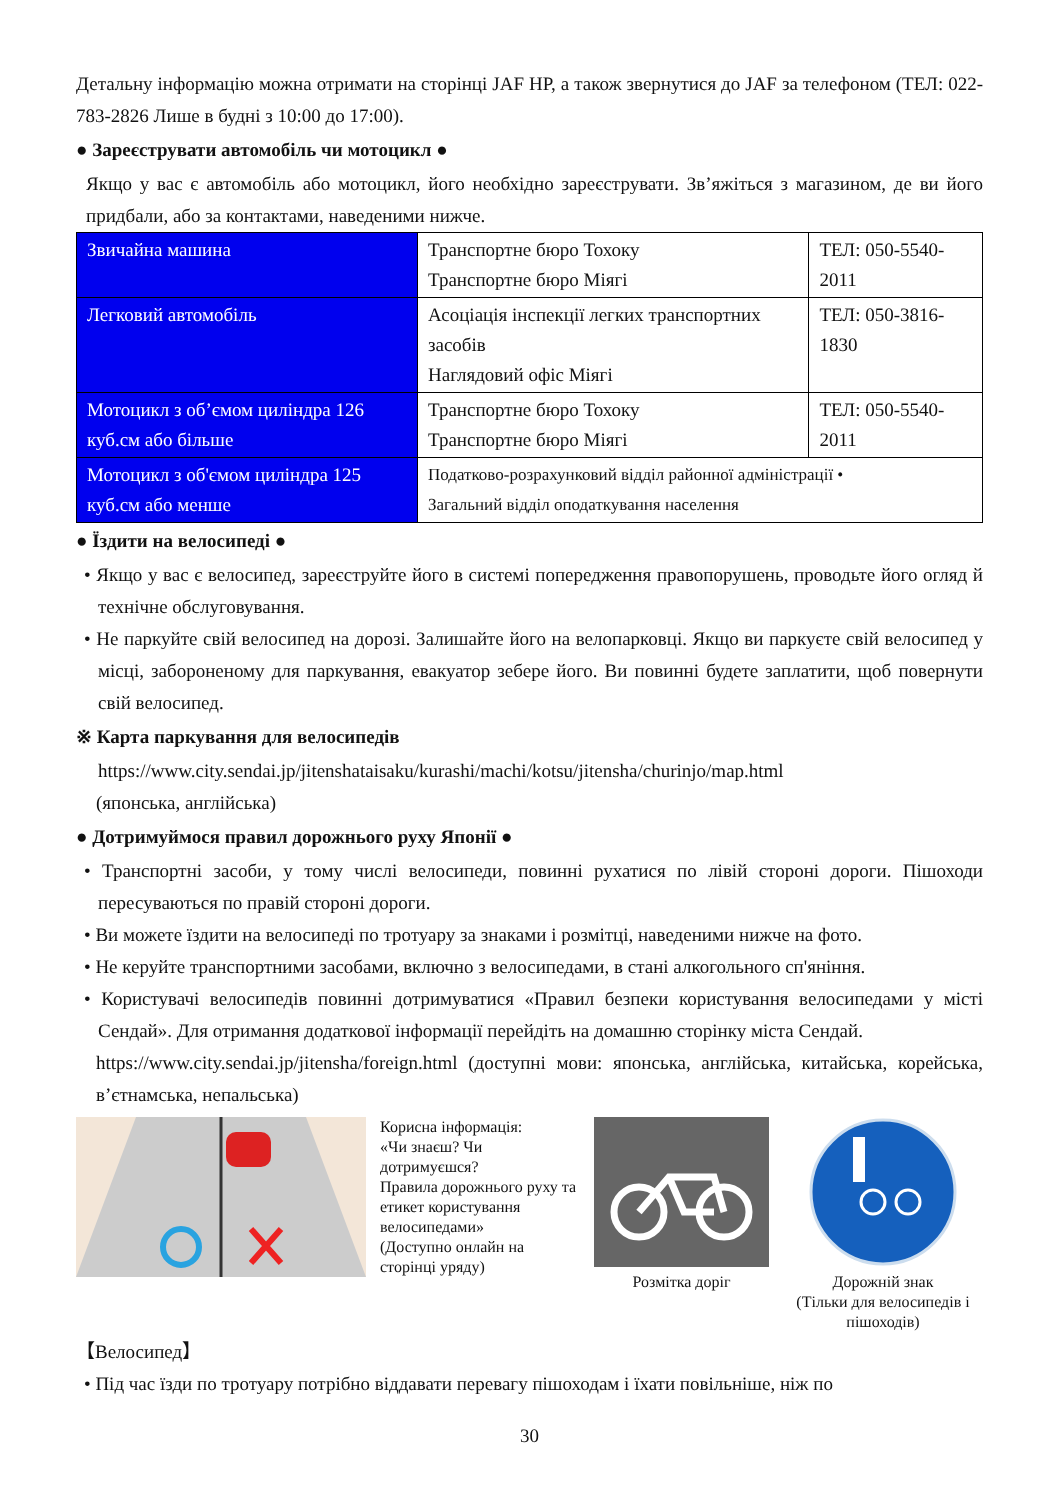Детальну інформацію можна отримати на сторінці JAF HP, а також звернутися до JAF за телефоном (ТЕЛ: 022-783-2826 Лише в будні з 10:00 до 17:00).
● Зареєструвати автомобіль чи мотоцикл ●
Якщо у вас є автомобіль або мотоцикл, його необхідно зареєструвати. Зв’яжіться з магазином, де ви його придбали, або за контактами, наведеними нижче.
| Звичайна машина | Транспортне бюро Тохоку Транспортне бюро Міягі | ТЕЛ: 050-5540-2011 |
| Легковий автомобіль | Асоціація інспекції легких транспортних засобів Наглядовий офіс Міягі | ТЕЛ: 050-3816-1830 |
| Мотоцикл з об’ємом циліндра 126 куб.см або більше | Транспортне бюро Тохоку Транспортне бюро Міягі | ТЕЛ: 050-5540-2011 |
| Мотоцикл з об'ємом циліндра 125 куб.см або менше | Податково-розрахунковий відділ районної адміністрації • Загальний відділ оподаткування населення | |
● Їздити на велосипеді ●
• Якщо у вас є велосипед, зареєструйте його в системі попередження правопорушень, проводьте його огляд й технічне обслуговування.
• Не паркуйте свій велосипед на дорозі. Залишайте його на велопарковці. Якщо ви паркуєте свій велосипед у місці, забороненому для паркування, евакуатор зебере його. Ви повинні будете заплатити, щоб повернути свій велосипед.
※ Карта паркування для велосипедів
https://www.city.sendai.jp/jitenshataisaku/kurashi/machi/kotsu/jitensha/churinjo/map.html
(японська, англійська)
● Дотримуймося правил дорожнього руху Японії ●
• Транспортні засоби, у тому числі велосипеди, повинні рухатися по лівій стороні дороги. Пішоходи пересуваються по правій стороні дороги.
• Ви можете їздити на велосипеді по тротуару за знаками і розмітці, наведеними нижче на фото.
• Не керуйте транспортними засобами, включно з велосипедами, в стані алкогольного сп'яніння.
• Користувачі велосипедів повинні дотримуватися «Правил безпеки користування велосипедами у місті Сендай». Для отримання додаткової інформації перейдіть на домашню сторінку міста Сендай.
https://www.city.sendai.jp/jitensha/foreign.html (доступні мови: японська, англійська, китайська, корейська, в’єтнамська, непальська)
Корисна інформація:
«Чи знаєш? Чи дотримуєшся?
Правила дорожнього руху та етикет користування велосипедами»
(Доступно онлайн на сторінці уряду)
Розмітка доріг
Дорожній знак
(Тільки для велосипедів і пішоходів)
【Велосипед】
• Під час їзди по тротуару потрібно віддавати перевагу пішоходам і їхати повільніше, ніж по
30